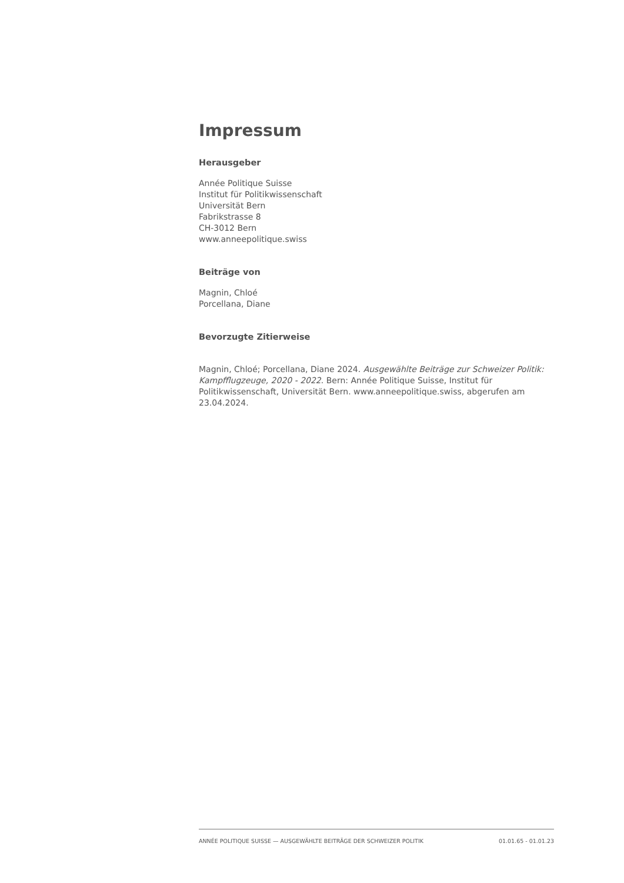Impressum
Herausgeber
Année Politique Suisse
Institut für Politikwissenschaft
Universität Bern
Fabrikstrasse 8
CH-3012 Bern
www.anneepolitique.swiss
Beiträge von
Magnin, Chloé
Porcellana, Diane
Bevorzugte Zitierweise
Magnin, Chloé; Porcellana, Diane 2024. Ausgewählte Beiträge zur Schweizer Politik: Kampfflugzeuge, 2020 - 2022. Bern: Année Politique Suisse, Institut für Politikwissenschaft, Universität Bern. www.anneepolitique.swiss, abgerufen am 23.04.2024.
ANNÉE POLITIQUE SUISSE — AUSGEWÄHLTE BEITRÄGE DER SCHWEIZER POLITIK 01.01.65 - 01.01.23